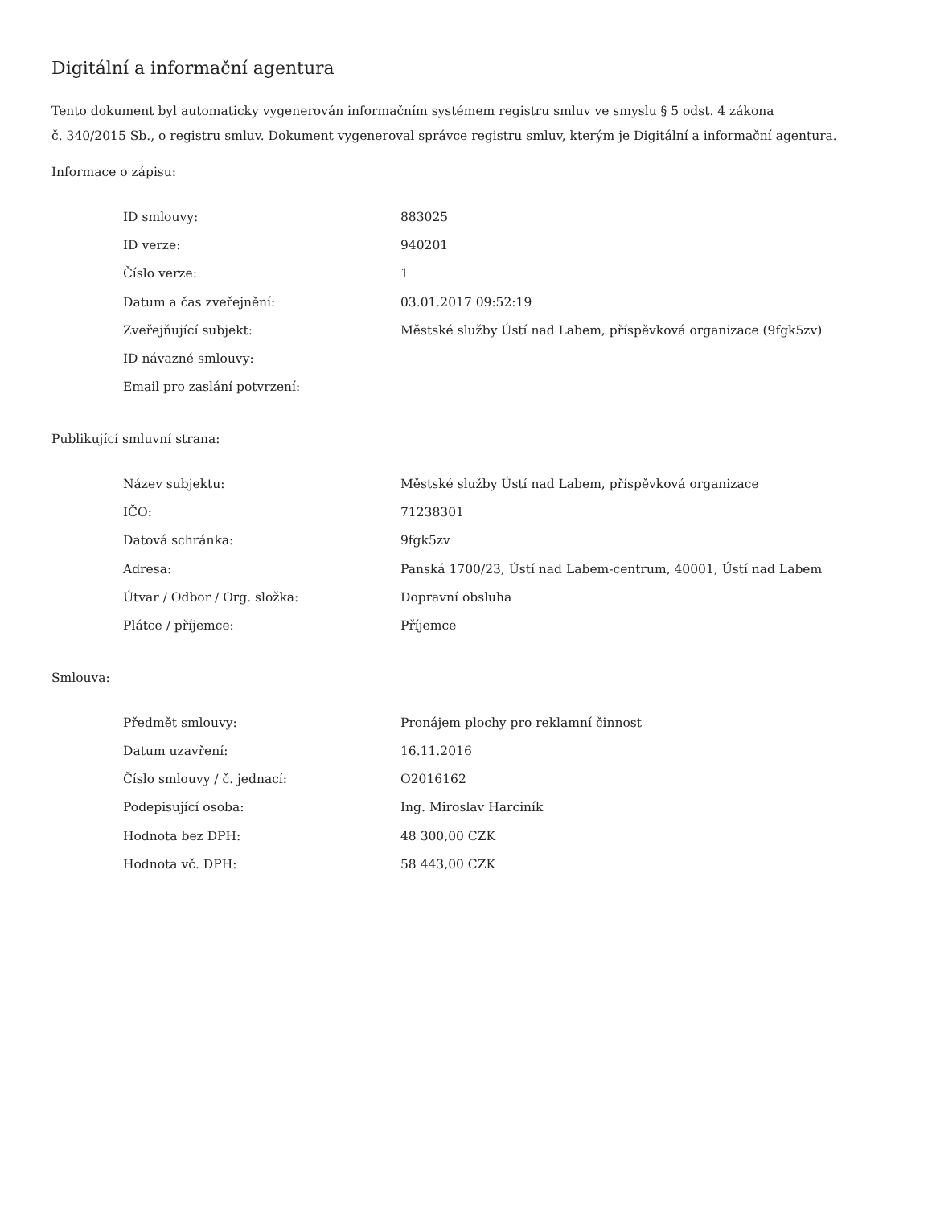Digitální a informační agentura
Tento dokument byl automaticky vygenerován informačním systémem registru smluv ve smyslu § 5 odst. 4 zákona
č. 340/2015 Sb., o registru smluv. Dokument vygeneroval správce registru smluv, kterým je Digitální a informační agentura.
Informace o zápisu:
| ID smlouvy: | 883025 |
| ID verze: | 940201 |
| Číslo verze: | 1 |
| Datum a čas zveřejnění: | 03.01.2017 09:52:19 |
| Zveřejňující subjekt: | Městské služby Ústí nad Labem, příspěvková organizace (9fgk5zv) |
| ID návazné smlouvy: | |
| Email pro zaslání potvrzení: | |
Publikující smluvní strana:
| Název subjektu: | Městské služby Ústí nad Labem, příspěvková organizace |
| IČO: | 71238301 |
| Datová schránka: | 9fgk5zv |
| Adresa: | Panská 1700/23, Ústí nad Labem-centrum, 40001, Ústí nad Labem |
| Útvar / Odbor / Org. složka: | Dopravní obsluha |
| Plátce / příjemce: | Příjemce |
Smlouva:
| Předmět smlouvy: | Pronájem plochy pro reklamní činnost |
| Datum uzavření: | 16.11.2016 |
| Číslo smlouvy / č. jednací: | O2016162 |
| Podepisující osoba: | Ing. Miroslav Harciník |
| Hodnota bez DPH: | 48 300,00 CZK |
| Hodnota vč. DPH: | 58 443,00 CZK |